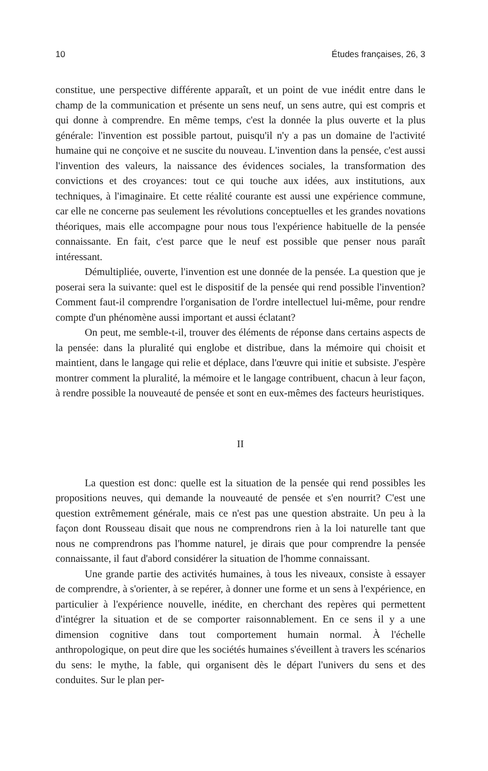10 Études françaises, 26, 3
constitue, une perspective différente apparaît, et un point de vue inédit entre dans le champ de la communication et présente un sens neuf, un sens autre, qui est compris et qui donne à comprendre. En même temps, c'est la donnée la plus ouverte et la plus générale: l'invention est possible partout, puisqu'il n'y a pas un domaine de l'activité humaine qui ne conçoive et ne suscite du nouveau. L'invention dans la pensée, c'est aussi l'invention des valeurs, la naissance des évidences sociales, la transformation des convictions et des croyances: tout ce qui touche aux idées, aux institutions, aux techniques, à l'imaginaire. Et cette réalité courante est aussi une expérience commune, car elle ne concerne pas seulement les révolutions conceptuelles et les grandes novations théoriques, mais elle accompagne pour nous tous l'expérience habituelle de la pensée connaissante. En fait, c'est parce que le neuf est possible que penser nous paraît intéressant.
Démultipliée, ouverte, l'invention est une donnée de la pensée. La question que je poserai sera la suivante: quel est le dispositif de la pensée qui rend possible l'invention? Comment faut-il comprendre l'organisation de l'ordre intellectuel lui-même, pour rendre compte d'un phénomène aussi important et aussi éclatant?
On peut, me semble-t-il, trouver des éléments de réponse dans certains aspects de la pensée: dans la pluralité qui englobe et distribue, dans la mémoire qui choisit et maintient, dans le langage qui relie et déplace, dans l'œuvre qui initie et subsiste. J'espère montrer comment la pluralité, la mémoire et le langage contribuent, chacun à leur façon, à rendre possible la nouveauté de pensée et sont en eux-mêmes des facteurs heuristiques.
II
La question est donc: quelle est la situation de la pensée qui rend possibles les propositions neuves, qui demande la nouveauté de pensée et s'en nourrit? C'est une question extrêmement générale, mais ce n'est pas une question abstraite. Un peu à la façon dont Rousseau disait que nous ne comprendrons rien à la loi naturelle tant que nous ne comprendrons pas l'homme naturel, je dirais que pour comprendre la pensée connaissante, il faut d'abord considérer la situation de l'homme connaissant.
Une grande partie des activités humaines, à tous les niveaux, consiste à essayer de comprendre, à s'orienter, à se repérer, à donner une forme et un sens à l'expérience, en particulier à l'expérience nouvelle, inédite, en cherchant des repères qui permettent d'intégrer la situation et de se comporter raisonnablement. En ce sens il y a une dimension cognitive dans tout comportement humain normal. À l'échelle anthropologique, on peut dire que les sociétés humaines s'éveillent à travers les scénarios du sens: le mythe, la fable, qui organisent dès le départ l'univers du sens et des conduites. Sur le plan per-